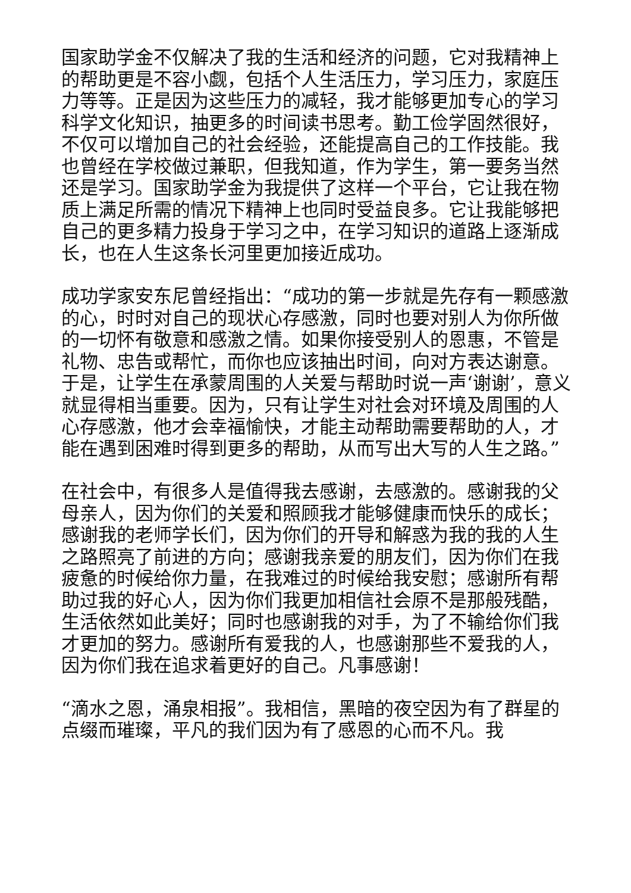国家助学金不仅解决了我的生活和经济的问题，它对我精神上的帮助更是不容小觑，包括个人生活压力，学习压力，家庭压力等等。正是因为这些压力的减轻，我才能够更加专心的学习科学文化知识，抽更多的时间读书思考。勤工俭学固然很好，不仅可以增加自己的社会经验，还能提高自己的工作技能。我也曾经在学校做过兼职，但我知道，作为学生，第一要务当然还是学习。国家助学金为我提供了这样一个平台，它让我在物质上满足所需的情况下精神上也同时受益良多。它让我能够把自己的更多精力投身于学习之中，在学习知识的道路上逐渐成长，也在人生这条长河里更加接近成功。
成功学家安东尼曾经指出：“成功的第一步就是先存有一颗感激的心，时时对自己的现状心存感激，同时也要对别人为你所做的一切怀有敬意和感激之情。如果你接受别人的恩惠，不管是礼物、忠告或帮忙，而你也应该抽出时间，向对方表达谢意。于是，让学生在承蒙周围的人关爱与帮助时说一声‘谢谢’，意义就显得相当重要。因为，只有让学生对社会对环境及周围的人心存感激，他才会幸福愉快，才能主动帮助需要帮助的人，才能在遇到困难时得到更多的帮助，从而写出大写的人生之路。”
在社会中，有很多人是值得我去感谢，去感激的。感谢我的父母亲人，因为你们的关爱和照顾我才能够健康而快乐的成长；感谢我的老师学长们，因为你们的开导和解惑为我的我的人生之路照亮了前进的方向；感谢我亲爱的朋友们，因为你们在我疲惫的时候给你力量，在我难过的时候给我安慰；感谢所有帮助过我的好心人，因为你们我更加相信社会原不是那般残酷，生活依然如此美好；同时也感谢我的对手，为了不输给你们我才更加的努力。感谢所有爱我的人，也感谢那些不爱我的人，因为你们我在追求着更好的自己。凡事感谢！
“滴水之恩，涌泉相报”。我相信，黑暗的夜空因为有了群星的点缀而璀璨，平凡的我们因为有了感恩的心而不凡。我